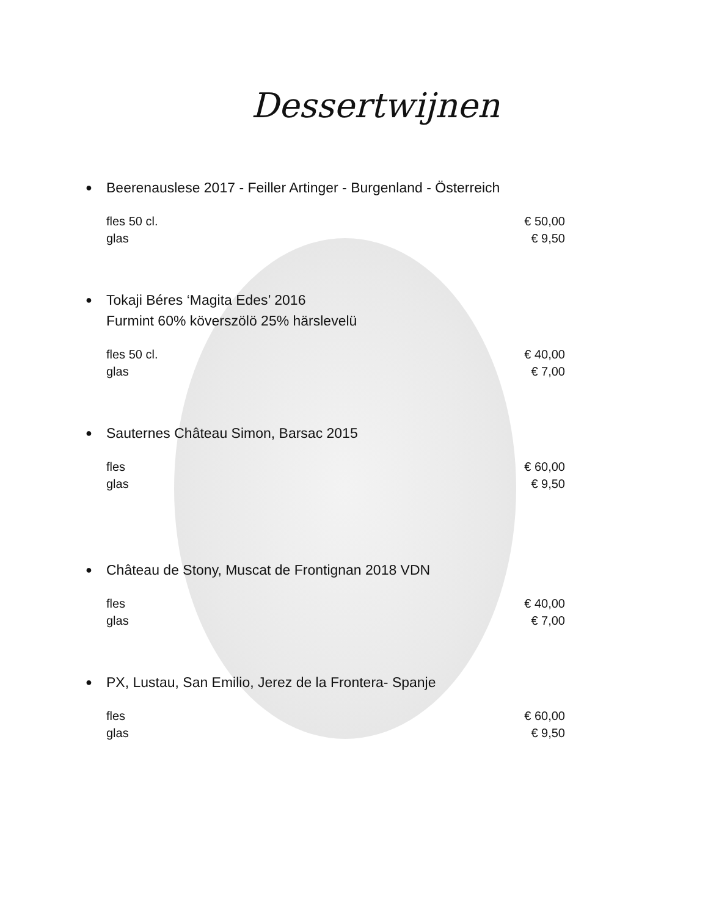Dessertwijnen
● Beerenauslese 2017 - Feiller Artinger - Burgenland - Österreich
fles 50 cl. € 50,00
glas € 9,50
● Tokaji Béres ‘Magita Edes’ 2016
Furmint 60% köverszölö 25% härslevelü
fles 50 cl. € 40,00
glas € 7,00
● Sauternes Château Simon, Barsac 2015
fles € 60,00
glas € 9,50
● Château de Stony, Muscat de Frontignan 2018 VDN
fles € 40,00
glas € 7,00
● PX, Lustau, San Emilio, Jerez de la Frontera- Spanje
fles € 60,00
glas € 9,50